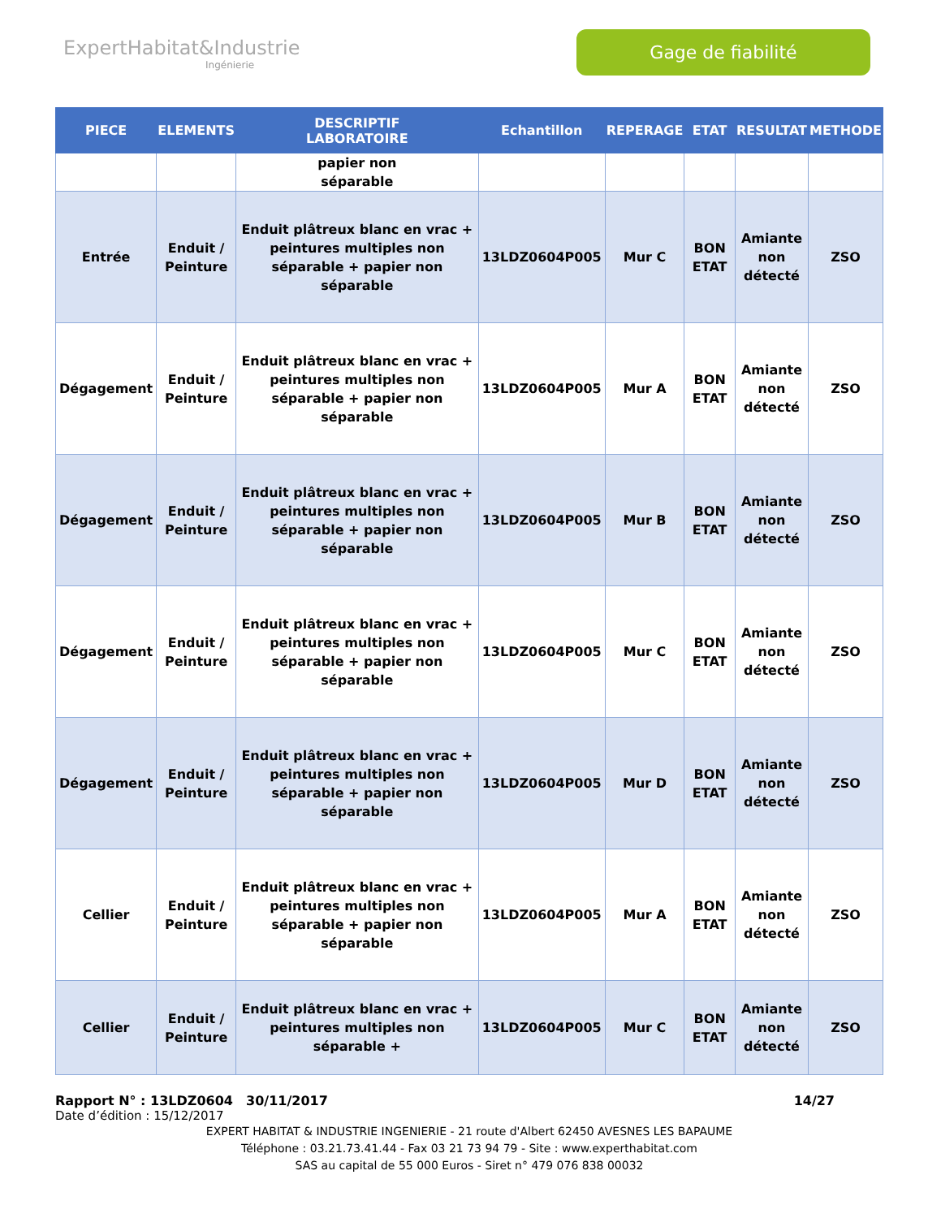ExpertHabitat&Industrie
Ingénierie
Gage de fiabilité
| PIECE | ELEMENTS | DESCRIPTIF LABORATOIRE | Echantillon | REPERAGE | ETAT | RESULTAT | METHODE |
| --- | --- | --- | --- | --- | --- | --- | --- |
| | | papier non séparable | | | | | |
| Entrée | Enduit / Peinture | Enduit plâtreux blanc en vrac + peintures multiples non séparable + papier non séparable | 13LDZ0604P005 | Mur C | BON ETAT | Amiante non détecté | ZSO |
| Dégagement | Enduit / Peinture | Enduit plâtreux blanc en vrac + peintures multiples non séparable + papier non séparable | 13LDZ0604P005 | Mur A | BON ETAT | Amiante non détecté | ZSO |
| Dégagement | Enduit / Peinture | Enduit plâtreux blanc en vrac + peintures multiples non séparable + papier non séparable | 13LDZ0604P005 | Mur B | BON ETAT | Amiante non détecté | ZSO |
| Dégagement | Enduit / Peinture | Enduit plâtreux blanc en vrac + peintures multiples non séparable + papier non séparable | 13LDZ0604P005 | Mur C | BON ETAT | Amiante non détecté | ZSO |
| Dégagement | Enduit / Peinture | Enduit plâtreux blanc en vrac + peintures multiples non séparable + papier non séparable | 13LDZ0604P005 | Mur D | BON ETAT | Amiante non détecté | ZSO |
| Cellier | Enduit / Peinture | Enduit plâtreux blanc en vrac + peintures multiples non séparable + papier non séparable | 13LDZ0604P005 | Mur A | BON ETAT | Amiante non détecté | ZSO |
| Cellier | Enduit / Peinture | Enduit plâtreux blanc en vrac + peintures multiples non séparable + | 13LDZ0604P005 | Mur C | BON ETAT | Amiante non détecté | ZSO |
Rapport N° : 13LDZ0604 30/11/2017 14/27
Date d’édition : 15/12/2017
EXPERT HABITAT & INDUSTRIE INGENIERIE - 21 route d'Albert 62450 AVESNES LES BAPAUME
Téléphone : 03.21.73.41.44 - Fax 03 21 73 94 79 - Site : www.experthabitat.com
SAS au capital de 55 000 Euros - Siret n° 479 076 838 00032